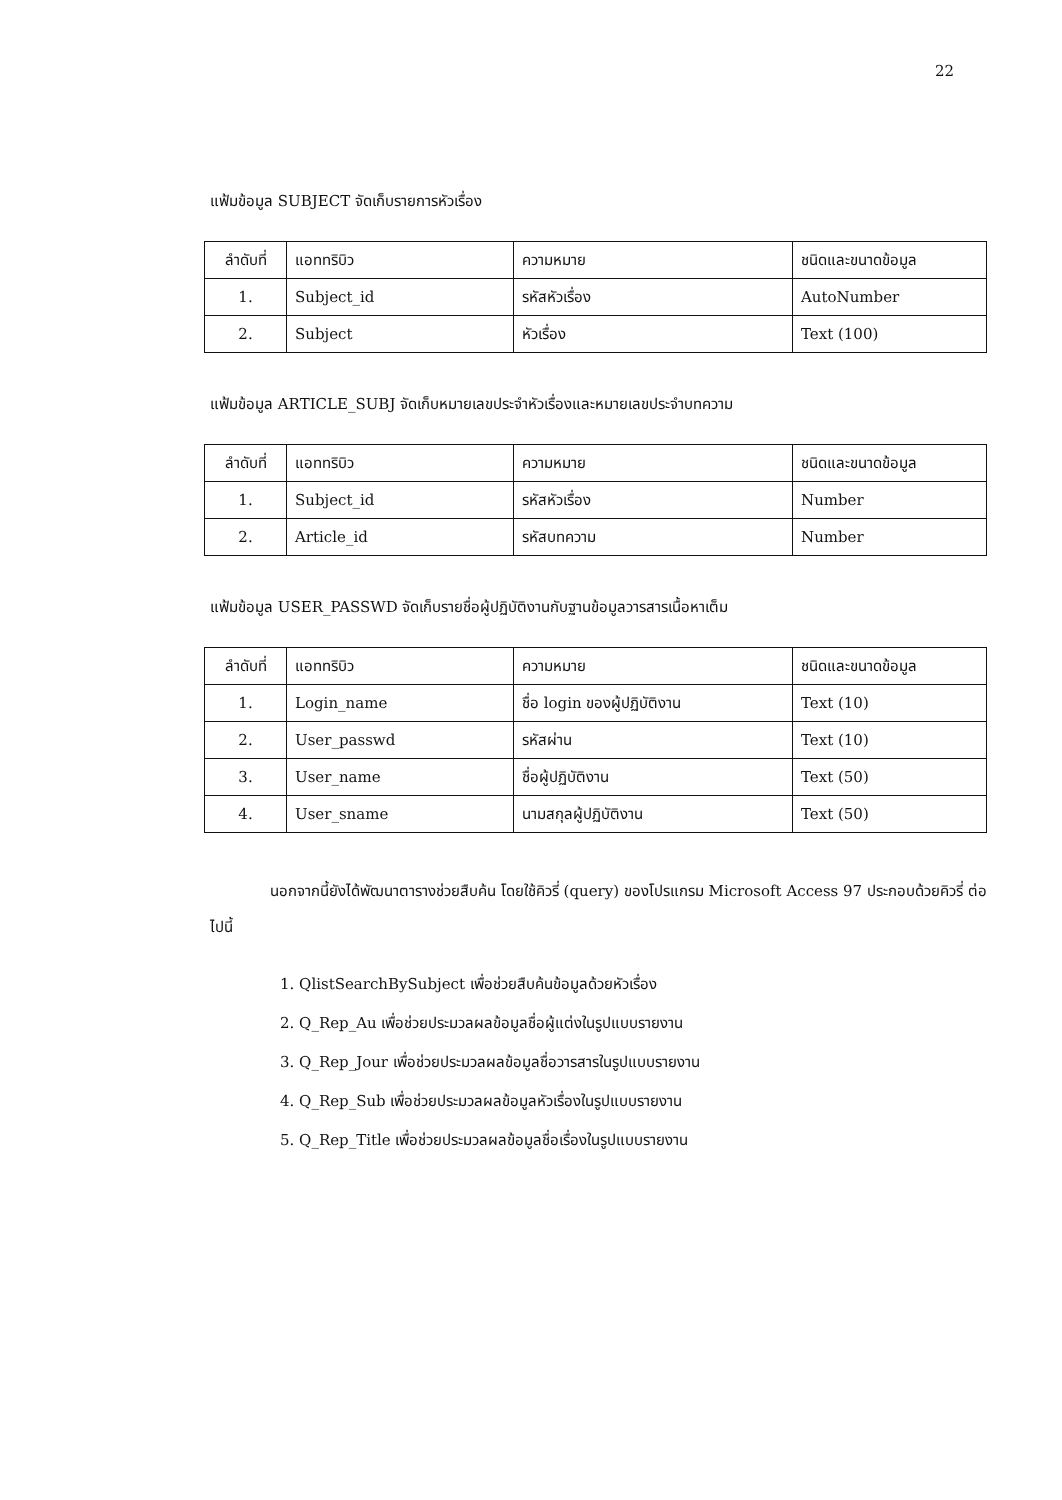22
แฟ้มข้อมูล SUBJECT จัดเก็บรายการหัวเรื่อง
| ลำดับที่ | แอททริบิว | ความหมาย | ชนิดและขนาดข้อมูล |
| 1. | Subject_id | รหัสหัวเรื่อง | AutoNumber |
| 2. | Subject | หัวเรื่อง | Text (100) |
แฟ้มข้อมูล ARTICLE_SUBJ จัดเก็บหมายเลขประจำหัวเรื่องและหมายเลขประจำบทความ
| ลำดับที่ | แอททริบิว | ความหมาย | ชนิดและขนาดข้อมูล |
| 1. | Subject_id | รหัสหัวเรื่อง | Number |
| 2. | Article_id | รหัสบทความ | Number |
แฟ้มข้อมูล USER_PASSWD จัดเก็บรายชื่อผู้ปฏิบัติงานกับฐานข้อมูลวารสารเนื้อหาเต็ม
| ลำดับที่ | แอททริบิว | ความหมาย | ชนิดและขนาดข้อมูล |
| 1. | Login_name | ชื่อ login ของผู้ปฏิบัติงาน | Text (10) |
| 2. | User_passwd | รหัสผ่าน | Text (10) |
| 3. | User_name | ชื่อผู้ปฏิบัติงาน | Text (50) |
| 4. | User_sname | นามสกุลผู้ปฏิบัติงาน | Text (50) |
นอกจากนี้ยังได้พัฒนาตารางช่วยสืบค้น โดยใช้คิวรี่ (query) ของโปรแกรม Microsoft Access 97 ประกอบด้วยคิวรี่ ต่อไปนี้
1. QlistSearchBySubject เพื่อช่วยสืบค้นข้อมูลด้วยหัวเรื่อง
2. Q_Rep_Au เพื่อช่วยประมวลผลข้อมูลชื่อผู้แต่งในรูปแบบรายงาน
3. Q_Rep_Jour เพื่อช่วยประมวลผลข้อมูลชื่อวารสารในรูปแบบรายงาน
4. Q_Rep_Sub เพื่อช่วยประมวลผลข้อมูลหัวเรื่องในรูปแบบรายงาน
5. Q_Rep_Title เพื่อช่วยประมวลผลข้อมูลชื่อเรื่องในรูปแบบรายงาน